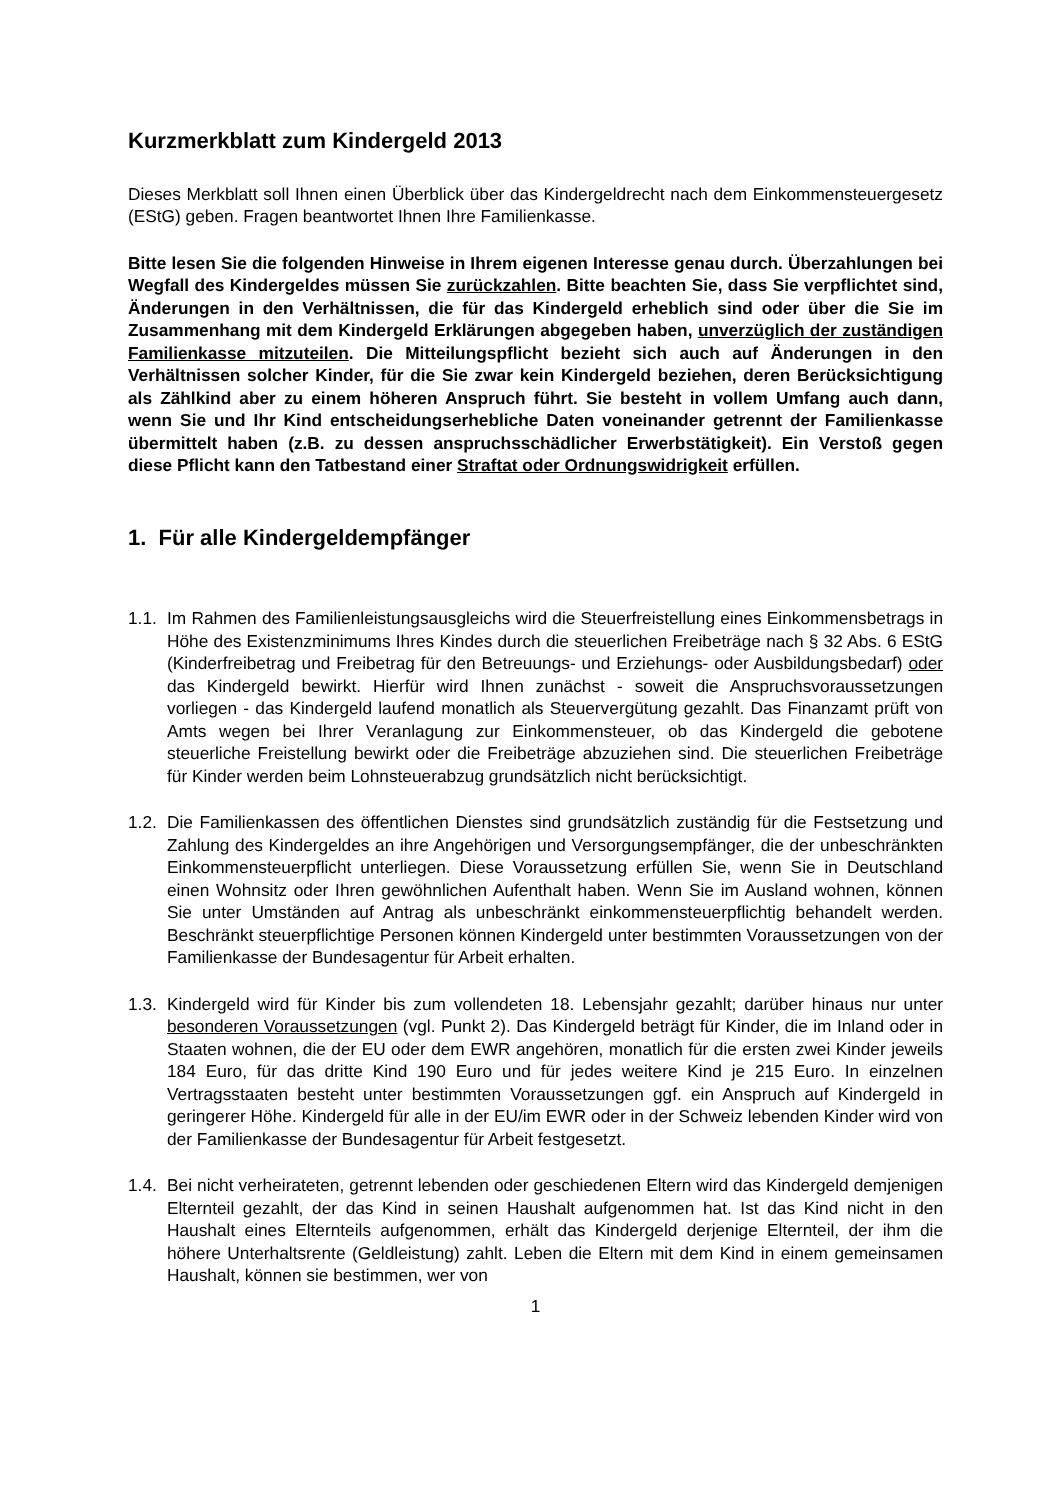Kurzmerkblatt zum Kindergeld 2013
Dieses Merkblatt soll Ihnen einen Überblick über das Kindergeldrecht nach dem Einkommensteuergesetz (EStG) geben. Fragen beantwortet Ihnen Ihre Familienkasse.
Bitte lesen Sie die folgenden Hinweise in Ihrem eigenen Interesse genau durch. Überzahlungen bei Wegfall des Kindergeldes müssen Sie zurückzahlen. Bitte beachten Sie, dass Sie verpflichtet sind, Änderungen in den Verhältnissen, die für das Kindergeld erheblich sind oder über die Sie im Zusammenhang mit dem Kindergeld Erklärungen abgegeben haben, unverzüglich der zuständigen Familienkasse mitzuteilen. Die Mitteilungspflicht bezieht sich auch auf Änderungen in den Verhältnissen solcher Kinder, für die Sie zwar kein Kindergeld beziehen, deren Berücksichtigung als Zählkind aber zu einem höheren Anspruch führt. Sie besteht in vollem Umfang auch dann, wenn Sie und Ihr Kind entscheidungserhebliche Daten voneinander getrennt der Familienkasse übermittelt haben (z.B. zu dessen anspruchsschädlicher Erwerbstätigkeit). Ein Verstoß gegen diese Pflicht kann den Tatbestand einer Straftat oder Ordnungswidrigkeit erfüllen.
1. Für alle Kindergeldempfänger
1.1.
Im Rahmen des Familienleistungsausgleichs wird die Steuerfreistellung eines Einkommensbetrags in Höhe des Existenzminimums Ihres Kindes durch die steuerlichen Freibeträge nach § 32 Abs. 6 EStG (Kinderfreibetrag und Freibetrag für den Betreuungs- und Erziehungs- oder Ausbildungsbedarf) oder das Kindergeld bewirkt. Hierfür wird Ihnen zunächst - soweit die Anspruchsvoraussetzungen vorliegen - das Kindergeld laufend monatlich als Steuervergütung gezahlt. Das Finanzamt prüft von Amts wegen bei Ihrer Veranlagung zur Einkommensteuer, ob das Kindergeld die gebotene steuerliche Freistellung bewirkt oder die Freibeträge abzuziehen sind. Die steuerlichen Freibeträge für Kinder werden beim Lohnsteuerabzug grundsätzlich nicht berücksichtigt.
1.2.
Die Familienkassen des öffentlichen Dienstes sind grundsätzlich zuständig für die Festsetzung und Zahlung des Kindergeldes an ihre Angehörigen und Versorgungsempfänger, die der unbeschränkten Einkommensteuerpflicht unterliegen. Diese Voraussetzung erfüllen Sie, wenn Sie in Deutschland einen Wohnsitz oder Ihren gewöhnlichen Aufenthalt haben. Wenn Sie im Ausland wohnen, können Sie unter Umständen auf Antrag als unbeschränkt einkommensteuerpflichtig behandelt werden. Beschränkt steuerpflichtige Personen können Kindergeld unter bestimmten Voraussetzungen von der Familienkasse der Bundesagentur für Arbeit erhalten.
1.3.
Kindergeld wird für Kinder bis zum vollendeten 18. Lebensjahr gezahlt; darüber hinaus nur unter besonderen Voraussetzungen (vgl. Punkt 2). Das Kindergeld beträgt für Kinder, die im Inland oder in Staaten wohnen, die der EU oder dem EWR angehören, monatlich für die ersten zwei Kinder jeweils 184 Euro, für das dritte Kind 190 Euro und für jedes weitere Kind je 215 Euro. In einzelnen Vertragsstaaten besteht unter bestimmten Voraussetzungen ggf. ein Anspruch auf Kindergeld in geringerer Höhe. Kindergeld für alle in der EU/im EWR oder in der Schweiz lebenden Kinder wird von der Familienkasse der Bundesagentur für Arbeit festgesetzt.
1.4.
Bei nicht verheirateten, getrennt lebenden oder geschiedenen Eltern wird das Kindergeld demjenigen Elternteil gezahlt, der das Kind in seinen Haushalt aufgenommen hat. Ist das Kind nicht in den Haushalt eines Elternteils aufgenommen, erhält das Kindergeld derjenige Elternteil, der ihm die höhere Unterhaltsrente (Geldleistung) zahlt. Leben die Eltern mit dem Kind in einem gemeinsamen Haushalt, können sie bestimmen, wer von
1